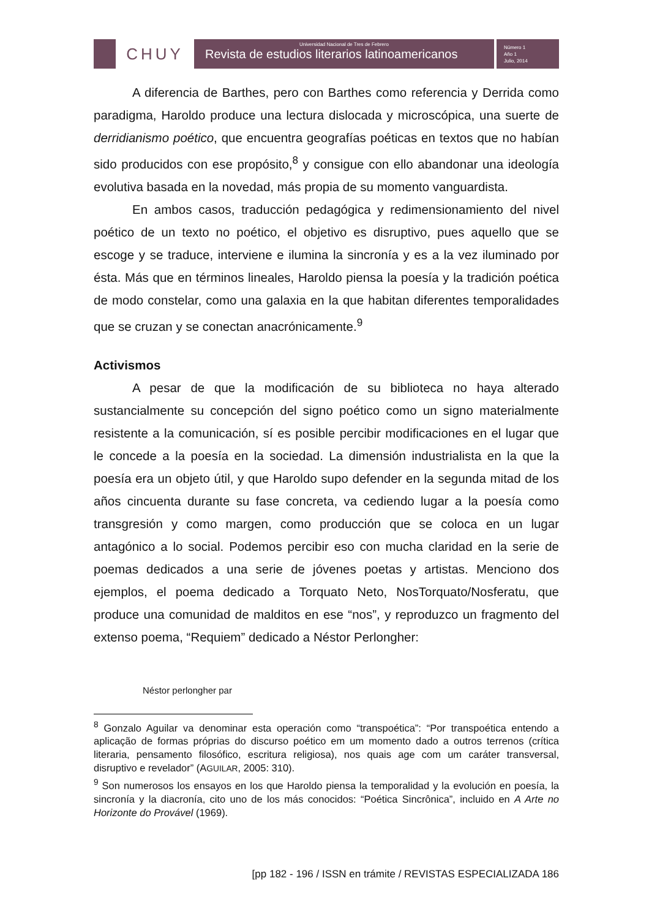CHUY
Universidad Nacional de Tres de Febrero
Revista de estudios literarios latinoamericanos
Número 1
Año 1
Julio, 2014
A diferencia de Barthes, pero con Barthes como referencia y Derrida como paradigma, Haroldo produce una lectura dislocada y microscópica, una suerte de derridianismo poético, que encuentra geografías poéticas en textos que no habían sido producidos con ese propósito,<sup>8</sup> y consigue con ello abandonar una ideología evolutiva basada en la novedad, más propia de su momento vanguardista.
En ambos casos, traducción pedagógica y redimensionamiento del nivel poético de un texto no poético, el objetivo es disruptivo, pues aquello que se escoge y se traduce, interviene e ilumina la sincronía y es a la vez iluminado por ésta. Más que en términos lineales, Haroldo piensa la poesía y la tradición poética de modo constelar, como una galaxia en la que habitan diferentes temporalidades que se cruzan y se conectan anacrónicamente.<sup>9</sup>
Activismos
A pesar de que la modificación de su biblioteca no haya alterado sustancialmente su concepción del signo poético como un signo materialmente resistente a la comunicación, sí es posible percibir modificaciones en el lugar que le concede a la poesía en la sociedad. La dimensión industrialista en la que la poesía era un objeto útil, y que Haroldo supo defender en la segunda mitad de los años cincuenta durante su fase concreta, va cediendo lugar a la poesía como transgresión y como margen, como producción que se coloca en un lugar antagónico a lo social. Podemos percibir eso con mucha claridad en la serie de poemas dedicados a una serie de jóvenes poetas y artistas. Menciono dos ejemplos, el poema dedicado a Torquato Neto, NosTorquato/Nosferatu, que produce una comunidad de malditos en ese “nos”, y reproduzco un fragmento del extenso poema, “Requiem” dedicado a Néstor Perlongher:
Néstor perlongher par
<sup>8</sup> Gonzalo Aguilar va denominar esta operación como “transpoética”: “Por transpoética entendo a aplicação de formas próprias do discurso poético em um momento dado a outros terrenos (crítica literaria, pensamento filosófico, escritura religiosa), nos quais age com um caráter transversal, disruptivo e revelador” (AGUILAR, 2005: 310).
<sup>9</sup> Son numerosos los ensayos en los que Haroldo piensa la temporalidad y la evolución en poesía, la sincronía y la diacronía, cito uno de los más conocidos: “Poética Sincrônica”, incluido en A Arte no Horizonte do Provável (1969).
[pp 182 - 196 / ISSN en trámite / REVISTAS ESPECIALIZADA 186